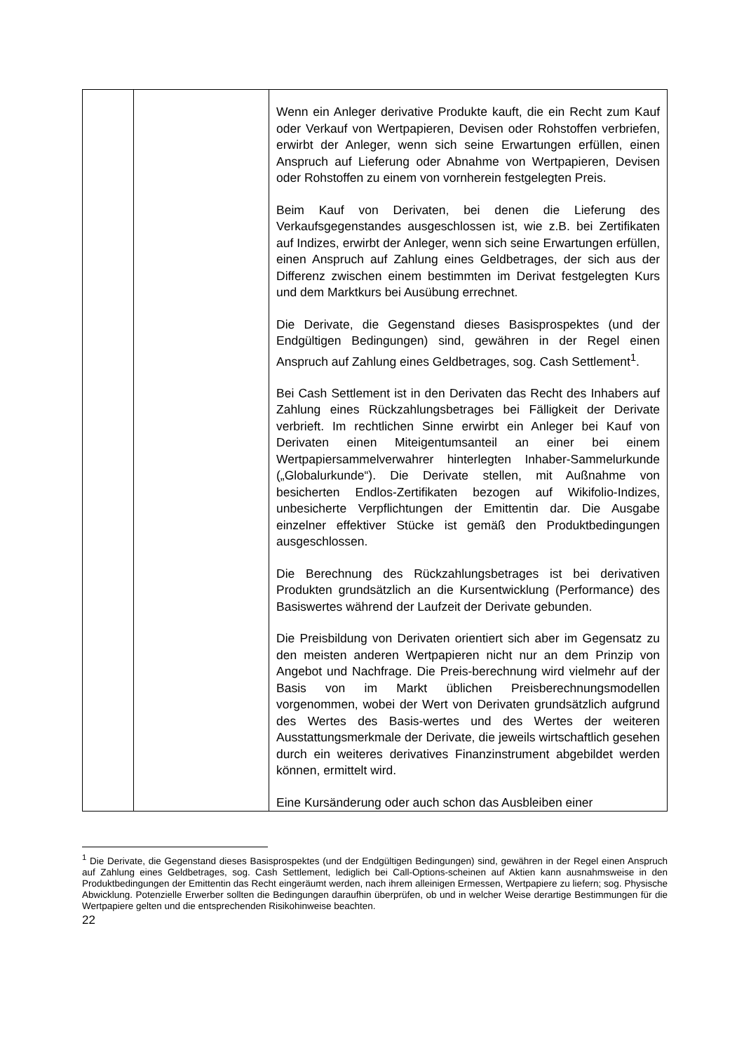| | | Wenn ein Anleger derivative Produkte kauft, die ein Recht zum Kauf oder Verkauf von Wertpapieren, Devisen oder Rohstoffen verbriefen, erwirbt der Anleger, wenn sich seine Erwartungen erfüllen, einen Anspruch auf Lieferung oder Abnahme von Wertpapieren, Devisen oder Rohstoffen zu einem von vornherein festgelegten Preis. Beim Kauf von Derivaten, bei denen die Lieferung des Verkaufsgegenstandes ausgeschlossen ist, wie z.B. bei Zertifikaten auf Indizes, erwirbt der Anleger, wenn sich seine Erwartungen erfüllen, einen Anspruch auf Zahlung eines Geldbetrages, der sich aus der Differenz zwischen einem bestimmten im Derivat festgelegten Kurs und dem Marktkurs bei Ausübung errechnet. Die Derivate, die Gegenstand dieses Basisprospektes (und der Endgültigen Bedingungen) sind, gewähren in der Regel einen Anspruch auf Zahlung eines Geldbetrages, sog. Cash Settlement<sup>1</sup>. Bei Cash Settlement ist in den Derivaten das Recht des Inhabers auf Zahlung eines Rückzahlungsbetrages bei Fälligkeit der Derivate verbrieft. Im rechtlichen Sinne erwirbt ein Anleger bei Kauf von Derivaten einen Miteigentumsanteil an einer bei einem Wertpapiersammelverwahrer hinterlegten Inhaber-Sammelurkunde („Globalurkunde“). Die Derivate stellen, mit Außnahme von besicherten Endlos-Zertifikaten bezogen auf Wikifolio-Indizes, unbesicherte Verpflichtungen der Emittentin dar. Die Ausgabe einzelner effektiver Stücke ist gemäß den Produktbedingungen ausgeschlossen. Die Berechnung des Rückzahlungsbetrages ist bei derivativen Produkten grundsätzlich an die Kursentwicklung (Performance) des Basiswertes während der Laufzeit der Derivate gebunden. Die Preisbildung von Derivaten orientiert sich aber im Gegensatz zu den meisten anderen Wertpapieren nicht nur an dem Prinzip von Angebot und Nachfrage. Die Preis-berechnung wird vielmehr auf der Basis von im Markt üblichen Preisberechnungsmodellen vorgenommen, wobei der Wert von Derivaten grundsätzlich aufgrund des Wertes des Basis-wertes und des Wertes der weiteren Ausstattungsmerkmale der Derivate, die jeweils wirtschaftlich gesehen durch ein weiteres derivatives Finanzinstrument abgebildet werden können, ermittelt wird. Eine Kursänderung oder auch schon das Ausbleiben einer |
<sup>1</sup> Die Derivate, die Gegenstand dieses Basisprospektes (und der Endgültigen Bedingungen) sind, gewähren in der Regel einen Anspruch auf Zahlung eines Geldbetrages, sog. Cash Settlement, lediglich bei Call-Options-scheinen auf Aktien kann ausnahmsweise in den Produktbedingungen der Emittentin das Recht eingeräumt werden, nach ihrem alleinigen Ermessen, Wertpapiere zu liefern; sog. Physische Abwicklung. Potenzielle Erwerber sollten die Bedingungen daraufhin überprüfen, ob und in welcher Weise derartige Bestimmungen für die Wertpapiere gelten und die entsprechenden Risikohinweise beachten.
22